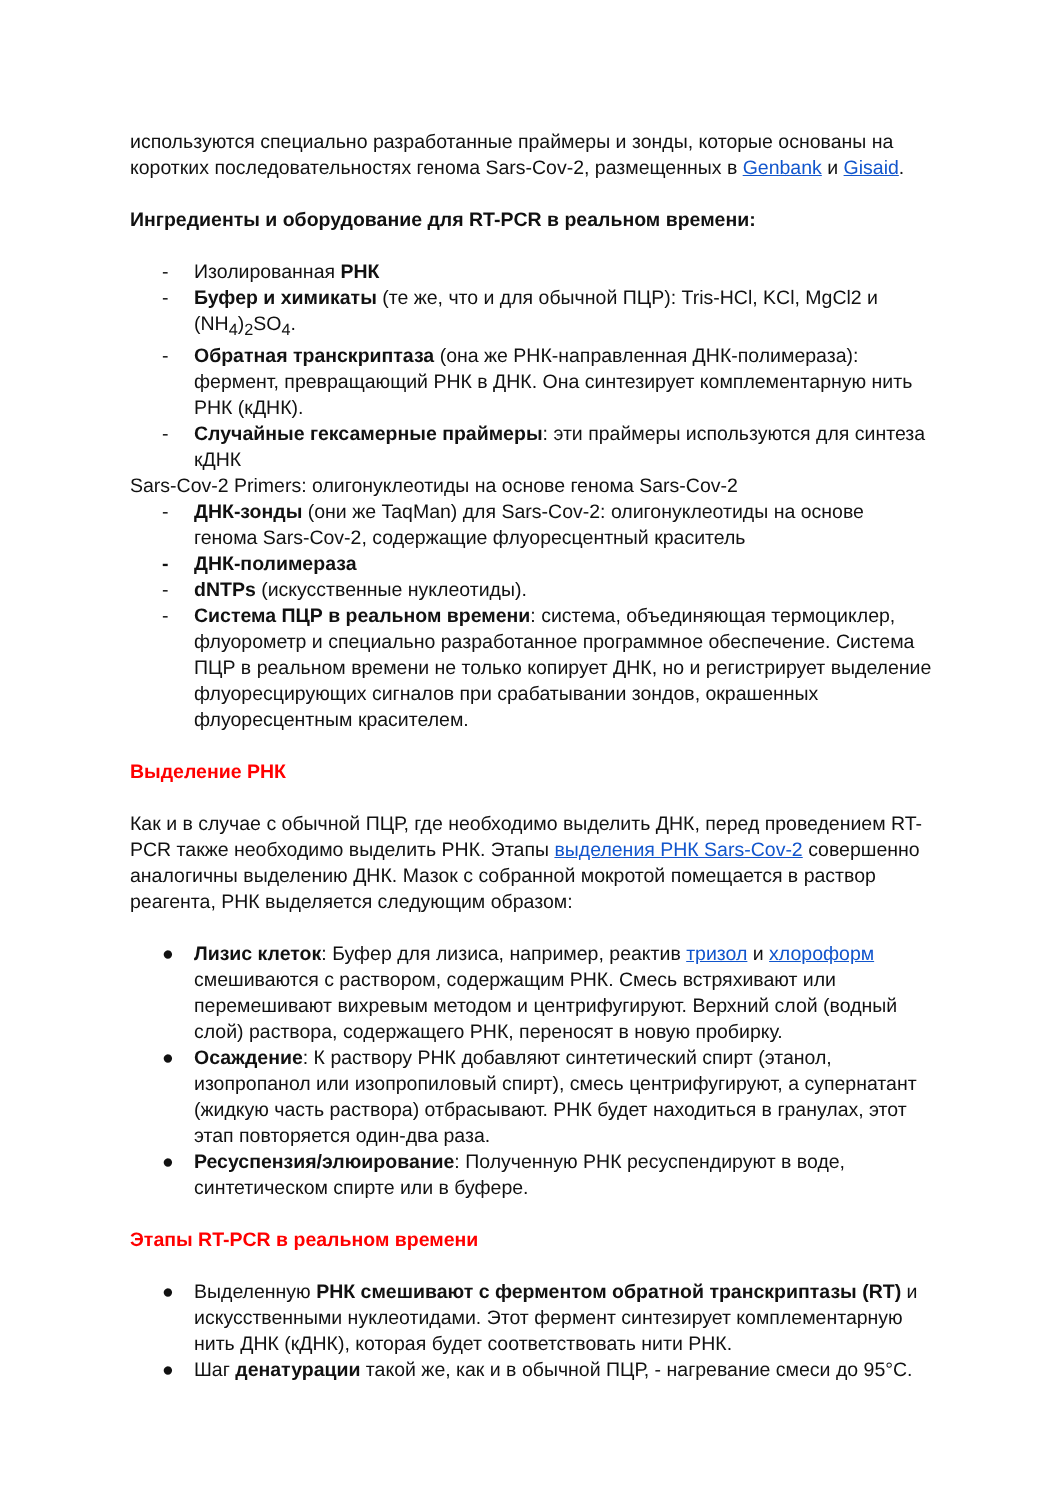используются специально разработанные праймеры и зонды, которые основаны на коротких последовательностях генома Sars-Cov-2, размещенных в Genbank и Gisaid.
Ингредиенты и оборудование для RT-PCR в реальном времени:
- Изолированная РНК
- Буфер и химикаты (те же, что и для обычной ПЦР): Tris-HCl, KCl, MgCl2 и (NH<sub>4</sub>)<sub>2</sub>SO<sub>4</sub>.
- Обратная транскриптаза (она же РНК-направленная ДНК-полимераза): фермент, превращающий РНК в ДНК. Она синтезирует комплементарную нить РНК (кДНК).
- Случайные гексамерные праймеры: эти праймеры используются для синтеза кДНК
Sars-Cov-2 Primers: олигонуклеотиды на основе генома Sars-Cov-2
- ДНК-зонды (они же TaqMan) для Sars-Cov-2: олигонуклеотиды на основе генома Sars-Cov-2, содержащие флуоресцентный краситель
- ДНК-полимераза
- dNTPs (искусственные нуклеотиды).
- Система ПЦР в реальном времени: система, объединяющая термоциклер, флуорометр и специально разработанное программное обеспечение. Система ПЦР в реальном времени не только копирует ДНК, но и регистрирует выделение флуоресцирующих сигналов при срабатывании зондов, окрашенных флуоресцентным красителем.
Выделение РНК
Как и в случае с обычной ПЦР, где необходимо выделить ДНК, перед проведением RT-PCR также необходимо выделить РНК. Этапы выделения РНК Sars-Cov-2 совершенно аналогичны выделению ДНК. Мазок с собранной мокротой помещается в раствор реагента, РНК выделяется следующим образом:
● Лизис клеток: Буфер для лизиса, например, реактив тризол и хлороформ смешиваются с раствором, содержащим РНК. Смесь встряхивают или перемешивают вихревым методом и центрифугируют. Верхний слой (водный слой) раствора, содержащего РНК, переносят в новую пробирку.
● Осаждение: К раствору РНК добавляют синтетический спирт (этанол, изопропанол или изопропиловый спирт), смесь центрифугируют, а супернатант (жидкую часть раствора) отбрасывают. РНК будет находиться в гранулах, этот этап повторяется один-два раза.
● Ресуспензия/элюирование: Полученную РНК ресуспендируют в воде, синтетическом спирте или в буфере.
Этапы RT-PCR в реальном времени
● Выделенную РНК смешивают с ферментом обратной транскриптазы (RT) и искусственными нуклеотидами. Этот фермент синтезирует комплементарную нить ДНК (кДНК), которая будет соответствовать нити РНК.
● Шаг денатурации такой же, как и в обычной ПЦР, - нагревание смеси до 95°C.